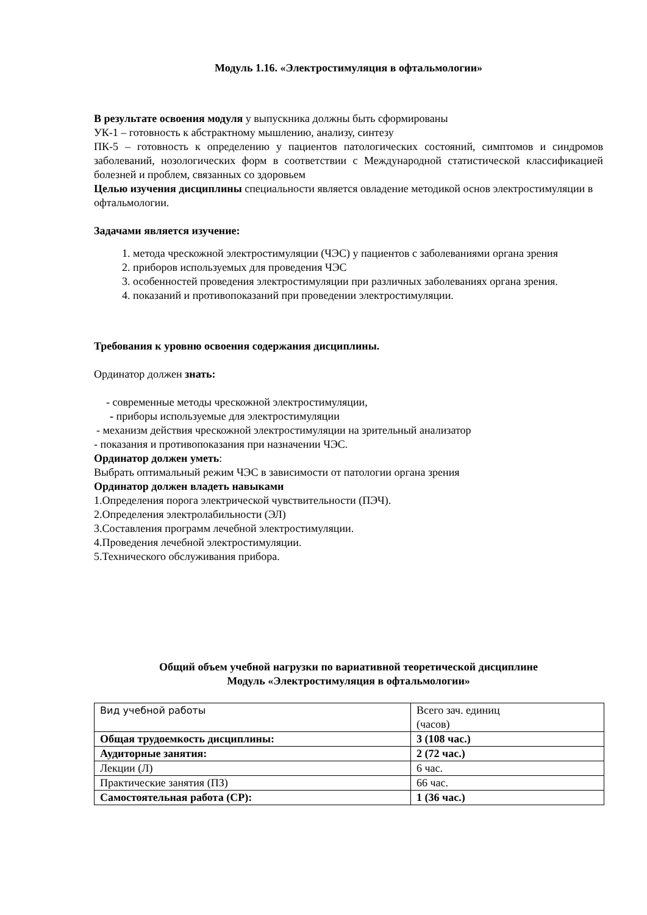Модуль 1.16. «Электростимуляция в офтальмологии»
В результате освоения модуля у выпускника должны быть сформированы
УК-1 – готовность к абстрактному мышлению, анализу, синтезу
ПК-5 – готовность к определению у пациентов патологических состояний, симптомов и синдромов заболеваний, нозологических форм в соответствии с Международной статистической классификацией болезней и проблем, связанных со здоровьем
Целью изучения дисциплины специальности является овладение методикой основ электростимуляции в офтальмологии.
Задачами является изучение:
1. метода чрескожной электростимуляции (ЧЭС) у пациентов с заболеваниями органа зрения
2. приборов используемых для проведения ЧЭС
3. особенностей проведения электростимуляции при различных заболеваниях органа зрения.
4. показаний и противопоказаний при проведении электростимуляции.
Требования к уровню освоения содержания дисциплины.
Ординатор должен знать:
- современные методы чрескожной электростимуляции,
- приборы используемые для электростимуляции
- механизм действия чрескожной электростимуляции на зрительный анализатор
- показания и противопоказания при назначении ЧЭС.
Ординатор должен уметь:
Выбрать оптимальный режим ЧЭС в зависимости от патологии органа зрения
Ординатор должен владеть навыками
1.Определения порога электрической чувствительности (ПЭЧ).
2.Определения электролабильности (ЭЛ)
3.Составления программ лечебной электростимуляции.
4.Проведения лечебной электростимуляции.
5.Технического обслуживания прибора.
Общий объем учебной нагрузки по вариативной теоретической дисциплине
Модуль «Электростимуляция в офтальмологии»
| Вид учебной работы | Всего зач. единиц (часов) |
| Общая трудоемкость дисциплины: | 3 (108 час.) |
| Аудиторные занятия: | 2 (72 час.) |
| Лекции (Л) | 6 час. |
| Практические занятия (ПЗ) | 66 час. |
| Самостоятельная работа (СР): | 1 (36 час.) |